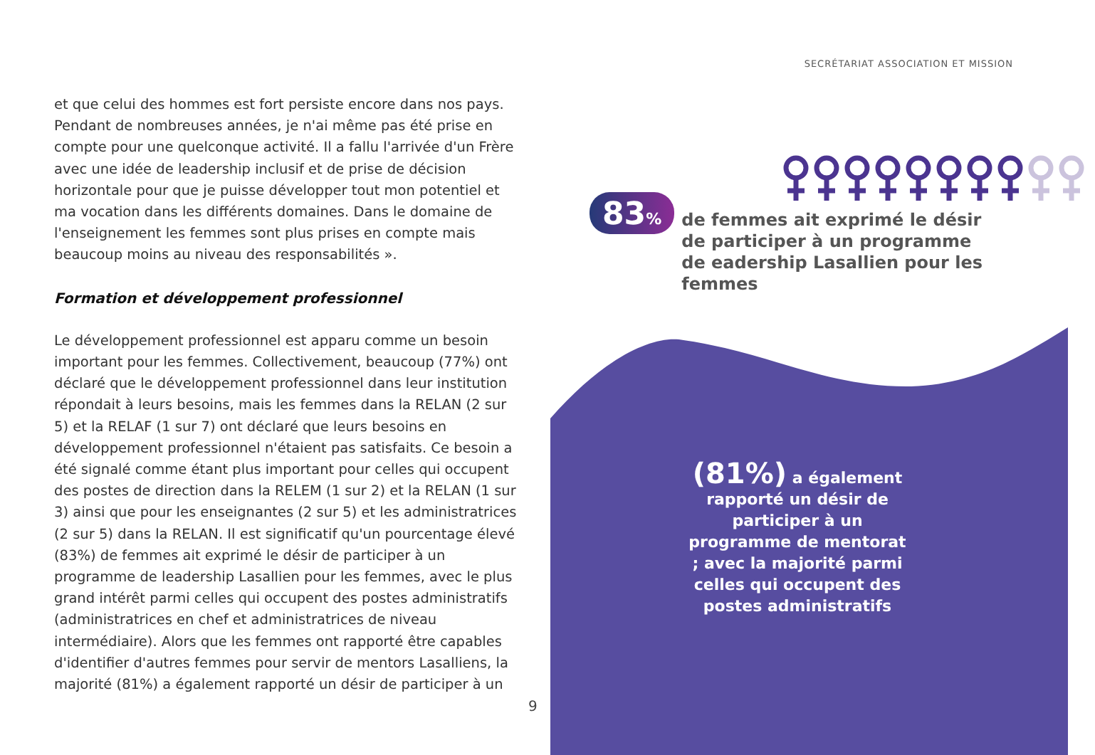SECRÉTARIAT ASSOCIATION ET MISSION
et que celui des hommes est fort persiste encore dans nos pays. Pendant de nombreuses années, je n'ai même pas été prise en compte pour une quelconque activité. Il a fallu l'arrivée d'un Frère avec une idée de leadership inclusif et de prise de décision horizontale pour que je puisse développer tout mon potentiel et ma vocation dans les différents domaines. Dans le domaine de l'enseignement les femmes sont plus prises en compte mais beaucoup moins au niveau des responsabilités ».
Formation et développement professionnel
Le développement professionnel est apparu comme un besoin important pour les femmes. Collectivement, beaucoup (77%) ont déclaré que le développement professionnel dans leur institution répondait à leurs besoins, mais les femmes dans la RELAN (2 sur 5) et la RELAF (1 sur 7) ont déclaré que leurs besoins en développement professionnel n'étaient pas satisfaits. Ce besoin a été signalé comme étant plus important pour celles qui occupent des postes de direction dans la RELEM (1 sur 2) et la RELAN (1 sur 3) ainsi que pour les enseignantes (2 sur 5) et les administratrices (2 sur 5) dans la RELAN. Il est significatif qu'un pourcentage élevé (83%) de femmes ait exprimé le désir de participer à un programme de leadership Lasallien pour les femmes, avec le plus grand intérêt parmi celles qui occupent des postes administratifs (administratrices en chef et administratrices de niveau intermédiaire). Alors que les femmes ont rapporté être capables d'identifier d'autres femmes pour servir de mentors Lasalliens, la majorité (81%) a également rapporté un désir de participer à un
9
83% de femmes ait exprimé le désir de participer à un programme de eadership Lasallien pour les femmes
(81%) a également rapporté un désir de participer à un programme de mentorat ; avec la majorité parmi celles qui occupent des postes administratifs